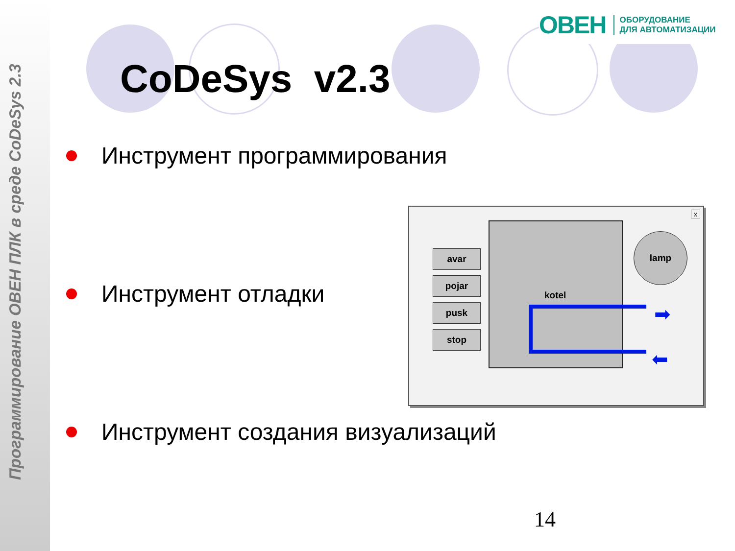Программирование ОВЕН ПЛК в среде CoDeSys 2.3
ОВЕН ОБОРУДОВАНИЕ
ДЛЯ АВТОМАТИЗАЦИИ
CoDeSys v2.3
Инструмент программирования
Инструмент отладки
Инструмент создания визуализаций
x
avar
pojar
pusk
stop
kotel
lamp
➡
⬅
14